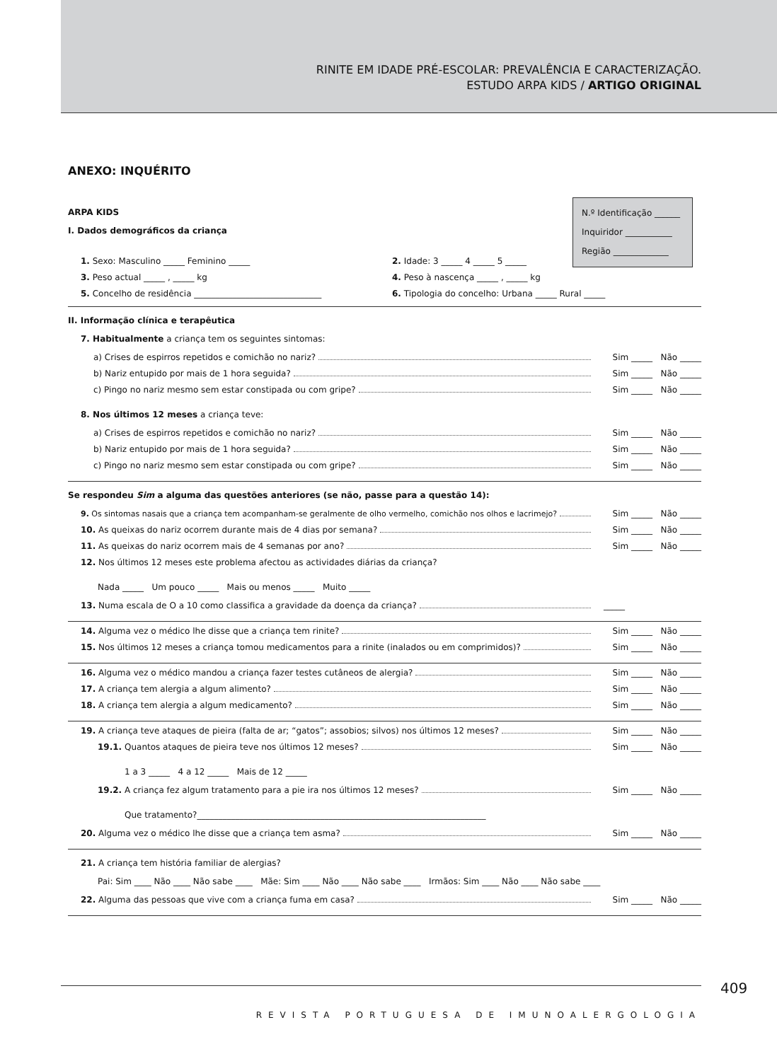RINITE EM IDADE PRÉ-ESCOLAR: PREVALÊNCIA E CARACTERIZAÇÃO.
ESTUDO ARPA KIDS / ARTIGO ORIGINAL
ANEXO: INQUÉRITO
ARPA KIDS
I. Dados demográficos da criança
N.º Identificação ______
Inquiridor ___________
Região _____________
1. Sexo: Masculino _____ Feminino _____ 2. Idade: 3 _____ 4 _____ 5 _____
3. Peso actual _____ , _____ kg 4. Peso à nascença _____ , _____ kg
5. Concelho de residência ______________________________ 6. Tipologia do concelho: Urbana _____ Rural _____
II. Informação clínica e terapêutica
7. Habitualmente a criança tem os seguintes sintomas:
a) Crises de espirros repetidos e comichão no nariz?
Sim _____ Não _____
b) Nariz entupido por mais de 1 hora seguida?
Sim _____ Não _____
c) Pingo no nariz mesmo sem estar constipada ou com gripe?
Sim _____ Não _____
8. Nos últimos 12 meses a criança teve:
a) Crises de espirros repetidos e comichão no nariz?
Sim _____ Não _____
b) Nariz entupido por mais de 1 hora seguida?
Sim _____ Não _____
c) Pingo no nariz mesmo sem estar constipada ou com gripe?
Sim _____ Não _____
Se respondeu Sim a alguma das questões anteriores (se não, passe para a questão 14):
9. Os sintomas nasais que a criança tem acompanham-se geralmente de olho vermelho, comichão nos olhos e lacrimejo?
Sim _____ Não _____
10. As queixas do nariz ocorrem durante mais de 4 dias por semana?
Sim _____ Não _____
11. As queixas do nariz ocorrem mais de 4 semanas por ano?
Sim _____ Não _____
12. Nos últimos 12 meses este problema afectou as actividades diárias da criança?
Nada _____ Um pouco _____ Mais ou menos _____ Muito _____
13. Numa escala de O a 10 como classifica a gravidade da doença da criança?
_____
14. Alguma vez o médico lhe disse que a criança tem rinite?
Sim _____ Não _____
15. Nos últimos 12 meses a criança tomou medicamentos para a rinite (inalados ou em comprimidos)?
Sim _____ Não _____
16. Alguma vez o médico mandou a criança fazer testes cutâneos de alergia?
Sim _____ Não _____
17. A criança tem alergia a algum alimento?
Sim _____ Não _____
18. A criança tem alergia a algum medicamento?
Sim _____ Não _____
19. A criança teve ataques de pieira (falta de ar; “gatos”; assobios; silvos) nos últimos 12 meses?
Sim _____ Não _____
19.1. Quantos ataques de pieira teve nos últimos 12 meses?
Sim _____ Não _____
1 a 3 _____ 4 a 12 _____ Mais de 12 _____
19.2. A criança fez algum tratamento para a pie ira nos últimos 12 meses?
Sim _____ Não _____
Que tratamento?____________________________________________________________________
20. Alguma vez o médico lhe disse que a criança tem asma?
Sim _____ Não _____
21. A criança tem história familiar de alergias?
Pai: Sim ____ Não ____ Não sabe ____ Mãe: Sim ____ Não ____ Não sabe ____ Irmãos: Sim ____ Não ____ Não sabe ____
22. Alguma das pessoas que vive com a criança fuma em casa?
Sim _____ Não _____
409
REVISTA PORTUGUESA DE IMUNOALERGOLOGIA